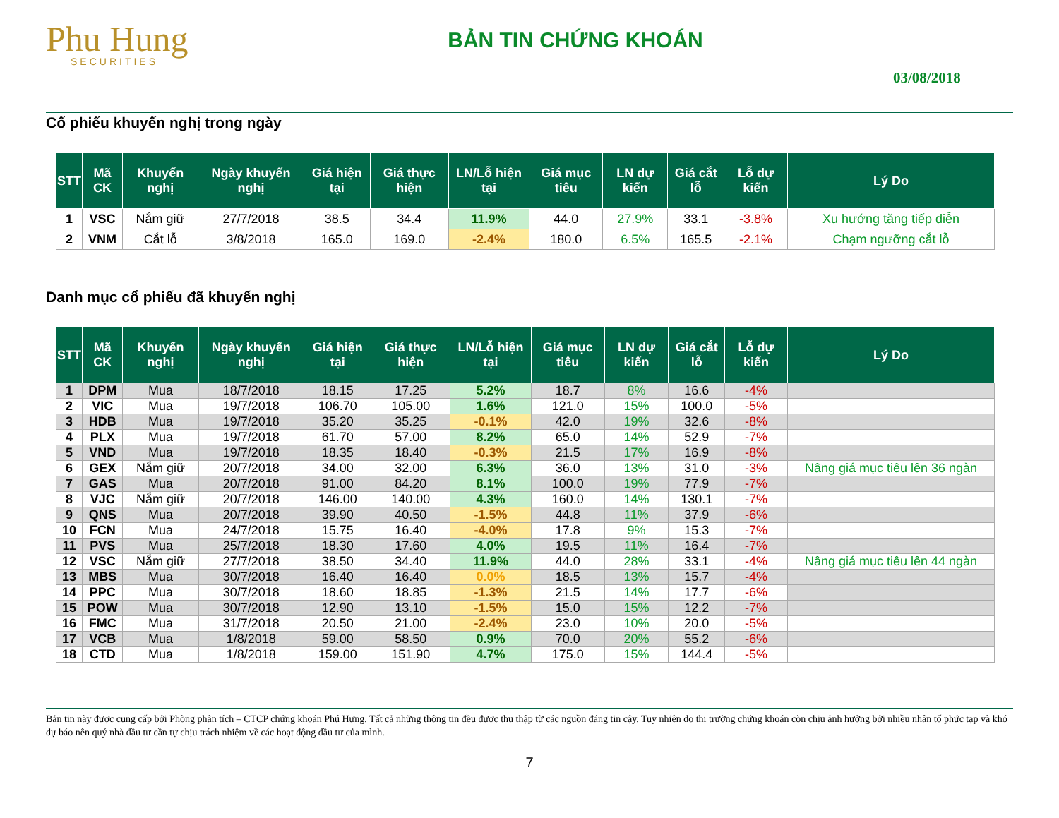Phu Hung
SECURITIES
BẢN TIN CHỨNG KHOÁN
03/08/2018
Cổ phiếu khuyến nghị trong ngày
| STT | Mã CK | Khuyến nghị | Ngày khuyến nghị | Giá hiện tại | Giá thực hiện | LN/Lỗ hiện tại | Giá mục tiêu | LN dự kiến | Giá cắt lỗ | Lỗ dự kiến | Lý Do |
| --- | --- | --- | --- | --- | --- | --- | --- | --- | --- | --- | --- |
| 1 | VSC | Nắm giữ | 27/7/2018 | 38.5 | 34.4 | 11.9% | 44.0 | 27.9% | 33.1 | -3.8% | Xu hướng tăng tiếp diễn |
| 2 | VNM | Cắt lỗ | 3/8/2018 | 165.0 | 169.0 | -2.4% | 180.0 | 6.5% | 165.5 | -2.1% | Chạm ngưỡng cắt lỗ |
Danh mục cổ phiếu đã khuyến nghị
| STT | Mã CK | Khuyến nghị | Ngày khuyến nghị | Giá hiện tại | Giá thực hiện | LN/Lỗ hiện tại | Giá mục tiêu | LN dự kiến | Giá cắt lỗ | Lỗ dự kiến | Lý Do |
| --- | --- | --- | --- | --- | --- | --- | --- | --- | --- | --- | --- |
| 1 | DPM | Mua | 18/7/2018 | 18.15 | 17.25 | 5.2% | 18.7 | 8% | 16.6 | -4% | |
| 2 | VIC | Mua | 19/7/2018 | 106.70 | 105.00 | 1.6% | 121.0 | 15% | 100.0 | -5% | |
| 3 | HDB | Mua | 19/7/2018 | 35.20 | 35.25 | -0.1% | 42.0 | 19% | 32.6 | -8% | |
| 4 | PLX | Mua | 19/7/2018 | 61.70 | 57.00 | 8.2% | 65.0 | 14% | 52.9 | -7% | |
| 5 | VND | Mua | 19/7/2018 | 18.35 | 18.40 | -0.3% | 21.5 | 17% | 16.9 | -8% | |
| 6 | GEX | Nắm giữ | 20/7/2018 | 34.00 | 32.00 | 6.3% | 36.0 | 13% | 31.0 | -3% | Nâng giá mục tiêu lên 36 ngàn |
| 7 | GAS | Mua | 20/7/2018 | 91.00 | 84.20 | 8.1% | 100.0 | 19% | 77.9 | -7% | |
| 8 | VJC | Nắm giữ | 20/7/2018 | 146.00 | 140.00 | 4.3% | 160.0 | 14% | 130.1 | -7% | |
| 9 | QNS | Mua | 20/7/2018 | 39.90 | 40.50 | -1.5% | 44.8 | 11% | 37.9 | -6% | |
| 10 | FCN | Mua | 24/7/2018 | 15.75 | 16.40 | -4.0% | 17.8 | 9% | 15.3 | -7% | |
| 11 | PVS | Mua | 25/7/2018 | 18.30 | 17.60 | 4.0% | 19.5 | 11% | 16.4 | -7% | |
| 12 | VSC | Nắm giữ | 27/7/2018 | 38.50 | 34.40 | 11.9% | 44.0 | 28% | 33.1 | -4% | Nâng giá mục tiêu lên 44 ngàn |
| 13 | MBS | Mua | 30/7/2018 | 16.40 | 16.40 | 0.0% | 18.5 | 13% | 15.7 | -4% | |
| 14 | PPC | Mua | 30/7/2018 | 18.60 | 18.85 | -1.3% | 21.5 | 14% | 17.7 | -6% | |
| 15 | POW | Mua | 30/7/2018 | 12.90 | 13.10 | -1.5% | 15.0 | 15% | 12.2 | -7% | |
| 16 | FMC | Mua | 31/7/2018 | 20.50 | 21.00 | -2.4% | 23.0 | 10% | 20.0 | -5% | |
| 17 | VCB | Mua | 1/8/2018 | 59.00 | 58.50 | 0.9% | 70.0 | 20% | 55.2 | -6% | |
| 18 | CTD | Mua | 1/8/2018 | 159.00 | 151.90 | 4.7% | 175.0 | 15% | 144.4 | -5% | |
Bản tin này được cung cấp bởi Phòng phân tích – CTCP chứng khoán Phú Hưng. Tất cả những thông tin đều được thu thập từ các nguồn đáng tin cậy. Tuy nhiên do thị trường chứng khoán còn chịu ảnh hưởng bởi nhiều nhân tố phức tạp và khó dự báo nên quý nhà đầu tư cần tự chịu trách nhiệm về các hoạt động đầu tư của mình.
7